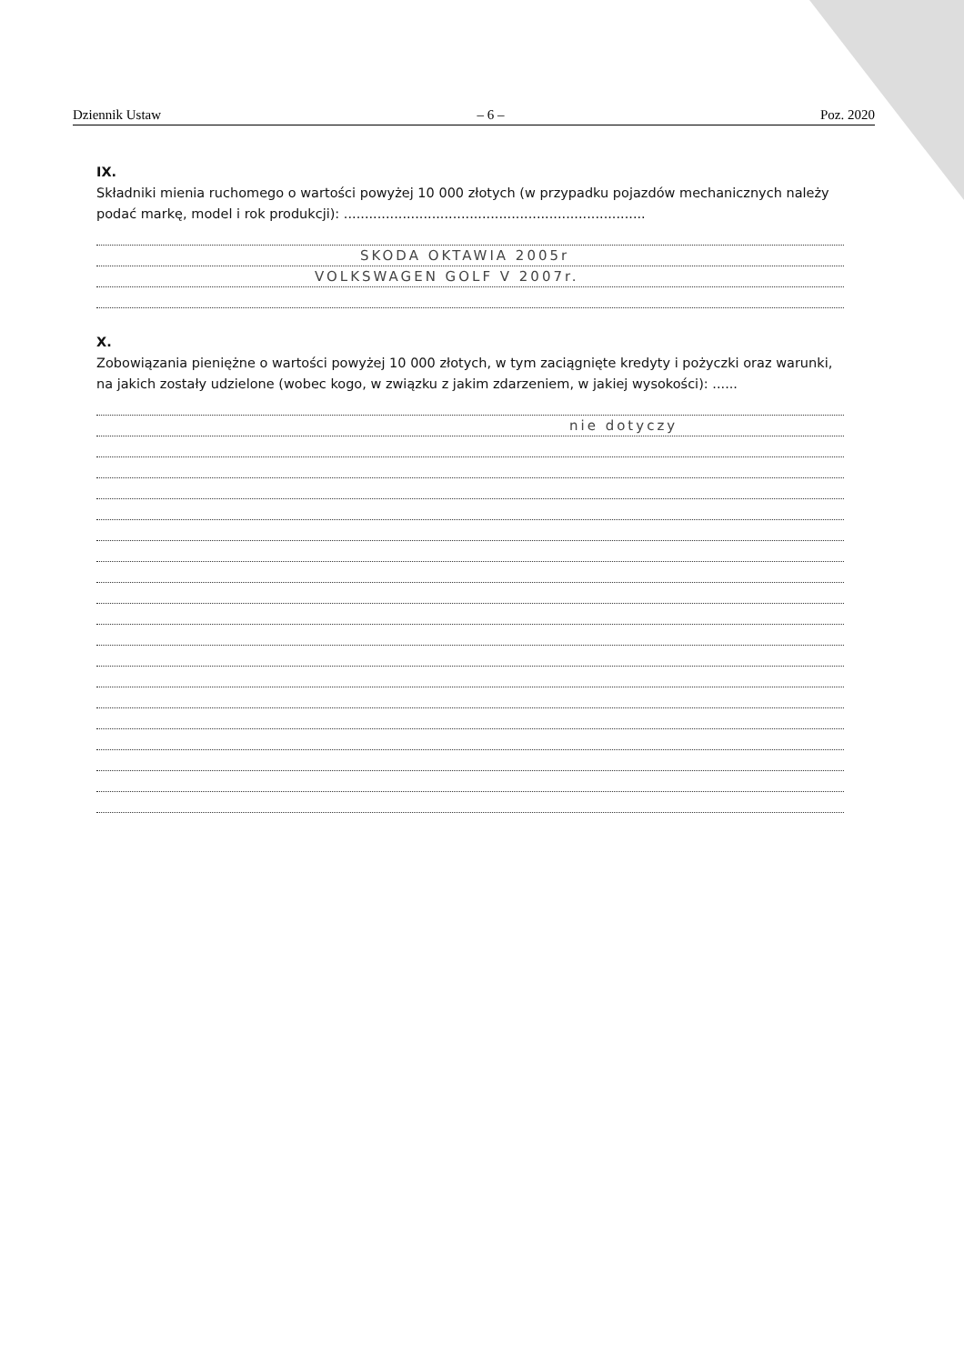Dziennik Ustaw – 6 – Poz. 2020
IX.
Składniki mienia ruchomego o wartości powyżej 10 000 złotych (w przypadku pojazdów mechanicznych należy podać markę, model i rok produkcji): ........................................................................
SKODA OKTAWIA 2005r
VOLKSWAGEN GOLF V 2007r.
X.
Zobowiązania pieniężne o wartości powyżej 10 000 złotych, w tym zaciągnięte kredyty i pożyczki oraz warunki, na jakich zostały udzielone (wobec kogo, w związku z jakim zdarzeniem, w jakiej wysokości): ......
nie dotyczy